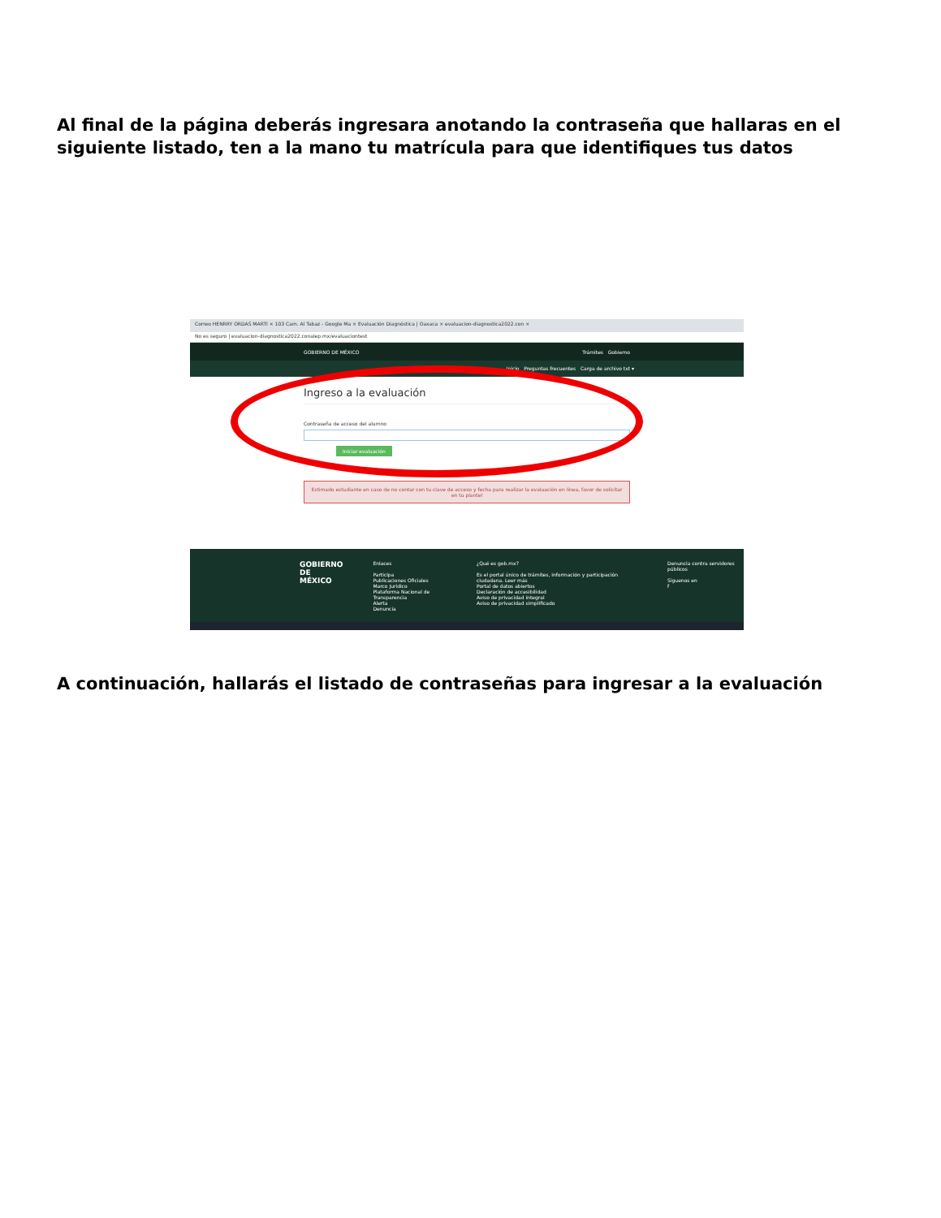Al final de la página deberás ingresara anotando la contraseña que hallaras en el siguiente listado, ten a la mano tu matrícula para que identifiques tus datos
Correo HENRRY ORDAS MARTI × 103 Cam. Al Tabaz - Google Ma × Evaluación Diagnóstica | Oaxaca × evaluacion-diagnostica2022.con ×
No es seguro | evaluacion-diagnostica2022.conalep.mx/evaluaciontest
GOBIERNO DE MÉXICO Trámites Gobierno
Inicio Preguntas frecuentes Carga de archivo txt ▾
Ingreso a la evaluación
Contraseña de acceso del alumno
Iniciar evaluación
Estimado estudiante en caso de no contar con tu clave de acceso y fecha para realizar la evaluación en línea, favor de solicitar en tu plantel
GOBIERNO DE
MÉXICO
Enlaces
Participa
Publicaciones Oficiales
Marco Jurídico
Plataforma Nacional de Transparencia
Alerta
Denuncia
¿Qué es gob.mx?
Es el portal único de trámites, información y participación ciudadana. Leer más
Portal de datos abiertos
Declaración de accesibilidad
Aviso de privacidad integral
Aviso de privacidad simplificado
Denuncia contra servidores públicos
Síguenos en
f
A continuación, hallarás el listado de contraseñas para ingresar a la evaluación